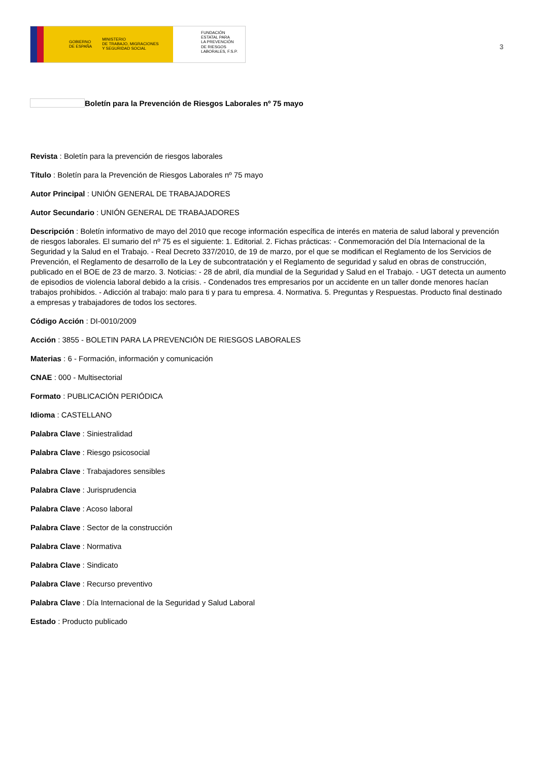GOBIERNO
DE ESPAÑA MINISTERIO
DE TRABAJO, MIGRACIONES
Y SEGURIDAD SOCIAL
FUNDACIÓN
ESTATAL PARA
LA PREVENCIÓN
DE RIESGOS
LABORALES, F.S.P.
3
Boletín para la Prevención de Riesgos Laborales nº 75 mayo
Revista : Boletín para la prevención de riesgos laborales
Título : Boletín para la Prevención de Riesgos Laborales nº 75 mayo
Autor Principal : UNIÓN GENERAL DE TRABAJADORES
Autor Secundario : UNIÓN GENERAL DE TRABAJADORES
Descripción : Boletín informativo de mayo del 2010 que recoge información específica de interés en materia de salud laboral y prevención de riesgos laborales. El sumario del nº 75 es el siguiente: 1. Editorial. 2. Fichas prácticas: - Conmemoración del Día Internacional de la Seguridad y la Salud en el Trabajo. - Real Decreto 337/2010, de 19 de marzo, por el que se modifican el Reglamento de los Servicios de Prevención, el Reglamento de desarrollo de la Ley de subcontratación y el Reglamento de seguridad y salud en obras de construcción, publicado en el BOE de 23 de marzo. 3. Noticias: - 28 de abril, día mundial de la Seguridad y Salud en el Trabajo. - UGT detecta un aumento de episodios de violencia laboral debido a la crisis. - Condenados tres empresarios por un accidente en un taller donde menores hacían trabajos prohibidos. - Adicción al trabajo: malo para ti y para tu empresa. 4. Normativa. 5. Preguntas y Respuestas. Producto final destinado a empresas y trabajadores de todos los sectores.
Código Acción : DI-0010/2009
Acción : 3855 - BOLETIN PARA LA PREVENCIÓN DE RIESGOS LABORALES
Materias : 6 - Formación, información y comunicación
CNAE : 000 - Multisectorial
Formato : PUBLICACIÓN PERIÓDICA
Idioma : CASTELLANO
Palabra Clave : Siniestralidad
Palabra Clave : Riesgo psicosocial
Palabra Clave : Trabajadores sensibles
Palabra Clave : Jurisprudencia
Palabra Clave : Acoso laboral
Palabra Clave : Sector de la construcción
Palabra Clave : Normativa
Palabra Clave : Sindicato
Palabra Clave : Recurso preventivo
Palabra Clave : Día Internacional de la Seguridad y Salud Laboral
Estado : Producto publicado